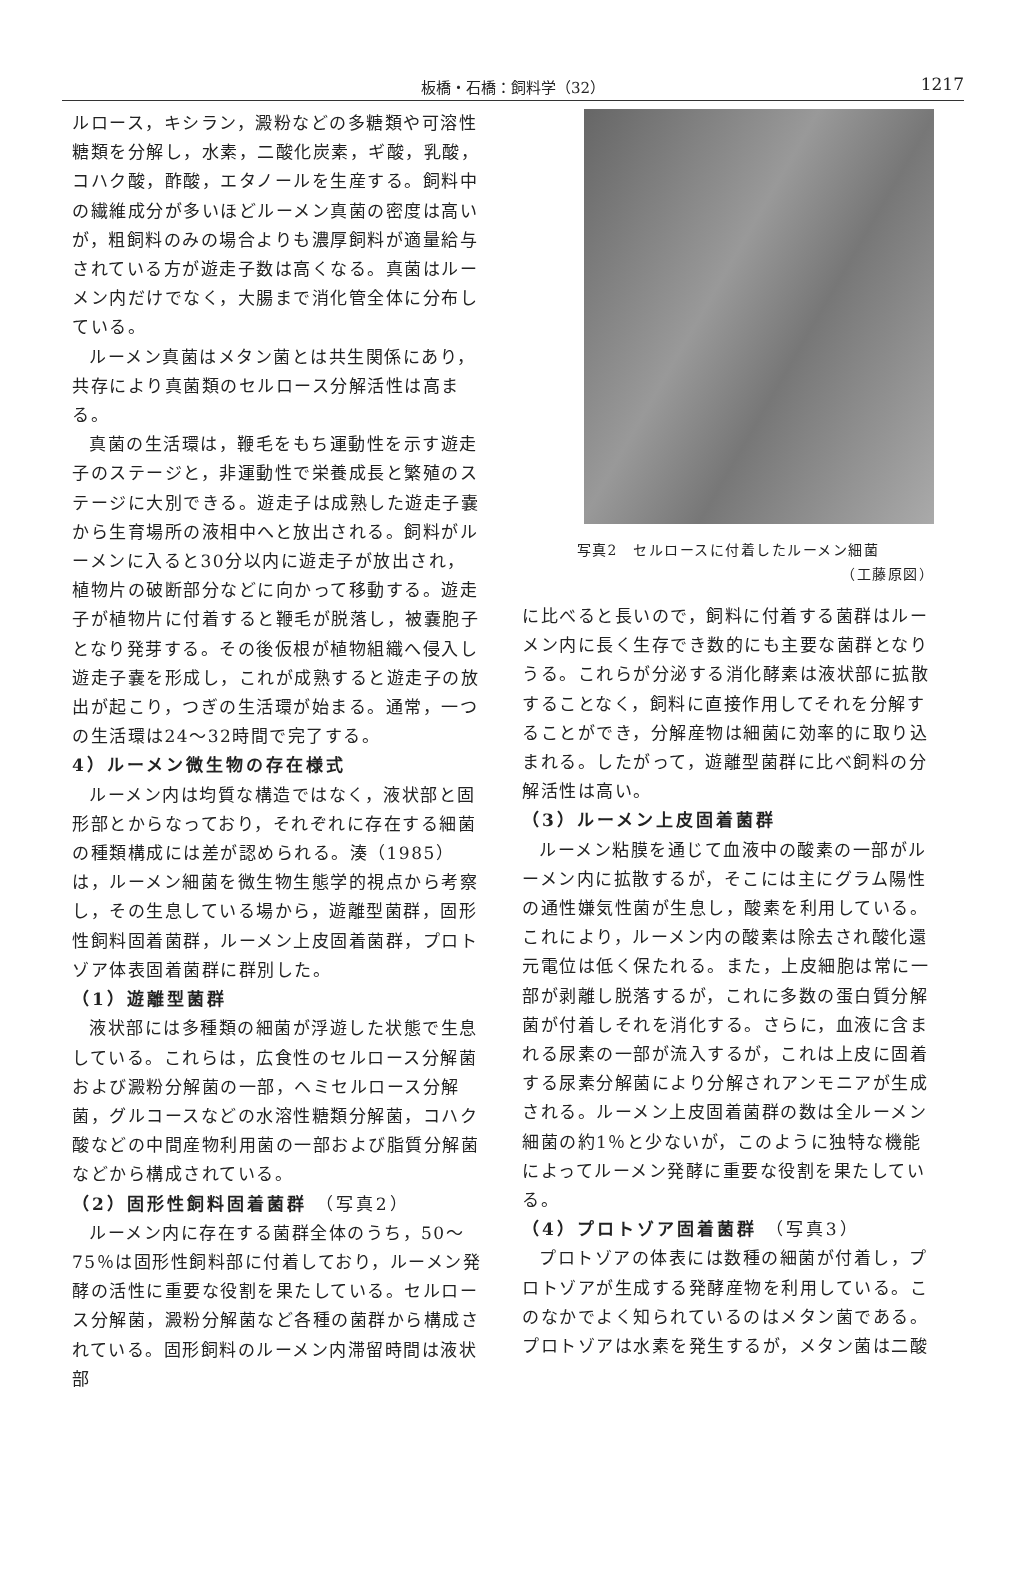板橋・石橋：飼料学（32）
1217
ルロース，キシラン，澱粉などの多糖類や可溶性糖類を分解し，水素，二酸化炭素，ギ酸，乳酸，コハク酸，酢酸，エタノールを生産する。飼料中の繊維成分が多いほどルーメン真菌の密度は高いが，粗飼料のみの場合よりも濃厚飼料が適量給与されている方が遊走子数は高くなる。真菌はルーメン内だけでなく，大腸まで消化管全体に分布している。
ルーメン真菌はメタン菌とは共生関係にあり，共存により真菌類のセルロース分解活性は高まる。
真菌の生活環は，鞭毛をもち運動性を示す遊走子のステージと，非運動性で栄養成長と繁殖のステージに大別できる。遊走子は成熟した遊走子嚢から生育場所の液相中へと放出される。飼料がルーメンに入ると30分以内に遊走子が放出され，植物片の破断部分などに向かって移動する。遊走子が植物片に付着すると鞭毛が脱落し，被嚢胞子となり発芽する。その後仮根が植物組織へ侵入し遊走子嚢を形成し，これが成熟すると遊走子の放出が起こり，つぎの生活環が始まる。通常，一つの生活環は24～32時間で完了する。
4）ルーメン微生物の存在様式
ルーメン内は均質な構造ではなく，液状部と固形部とからなっており，それぞれに存在する細菌の種類構成には差が認められる。湊（1985）は，ルーメン細菌を微生物生態学的視点から考察し，その生息している場から，遊離型菌群，固形性飼料固着菌群，ルーメン上皮固着菌群，プロトゾア体表固着菌群に群別した。
（1）遊離型菌群
液状部には多種類の細菌が浮遊した状態で生息している。これらは，広食性のセルロース分解菌および澱粉分解菌の一部，ヘミセルロース分解菌，グルコースなどの水溶性糖類分解菌，コハク酸などの中間産物利用菌の一部および脂質分解菌などから構成されている。
（2）固形性飼料固着菌群 （写真2）
ルーメン内に存在する菌群全体のうち，50～75％は固形性飼料部に付着しており，ルーメン発酵の活性に重要な役割を果たしている。セルロース分解菌，澱粉分解菌など各種の菌群から構成されている。固形飼料のルーメン内滞留時間は液状部
写真2　セルロースに付着したルーメン細菌
（工藤原図）
に比べると長いので，飼料に付着する菌群はルーメン内に長く生存でき数的にも主要な菌群となりうる。これらが分泌する消化酵素は液状部に拡散することなく，飼料に直接作用してそれを分解することができ，分解産物は細菌に効率的に取り込まれる。したがって，遊離型菌群に比べ飼料の分解活性は高い。
（3）ルーメン上皮固着菌群
ルーメン粘膜を通じて血液中の酸素の一部がルーメン内に拡散するが，そこには主にグラム陽性の通性嫌気性菌が生息し，酸素を利用している。これにより，ルーメン内の酸素は除去され酸化還元電位は低く保たれる。また，上皮細胞は常に一部が剥離し脱落するが，これに多数の蛋白質分解菌が付着しそれを消化する。さらに，血液に含まれる尿素の一部が流入するが，これは上皮に固着する尿素分解菌により分解されアンモニアが生成される。ルーメン上皮固着菌群の数は全ルーメン細菌の約1％と少ないが，このように独特な機能によってルーメン発酵に重要な役割を果たしている。
（4）プロトゾア固着菌群 （写真3）
プロトゾアの体表には数種の細菌が付着し，プロトゾアが生成する発酵産物を利用している。このなかでよく知られているのはメタン菌である。プロトゾアは水素を発生するが，メタン菌は二酸